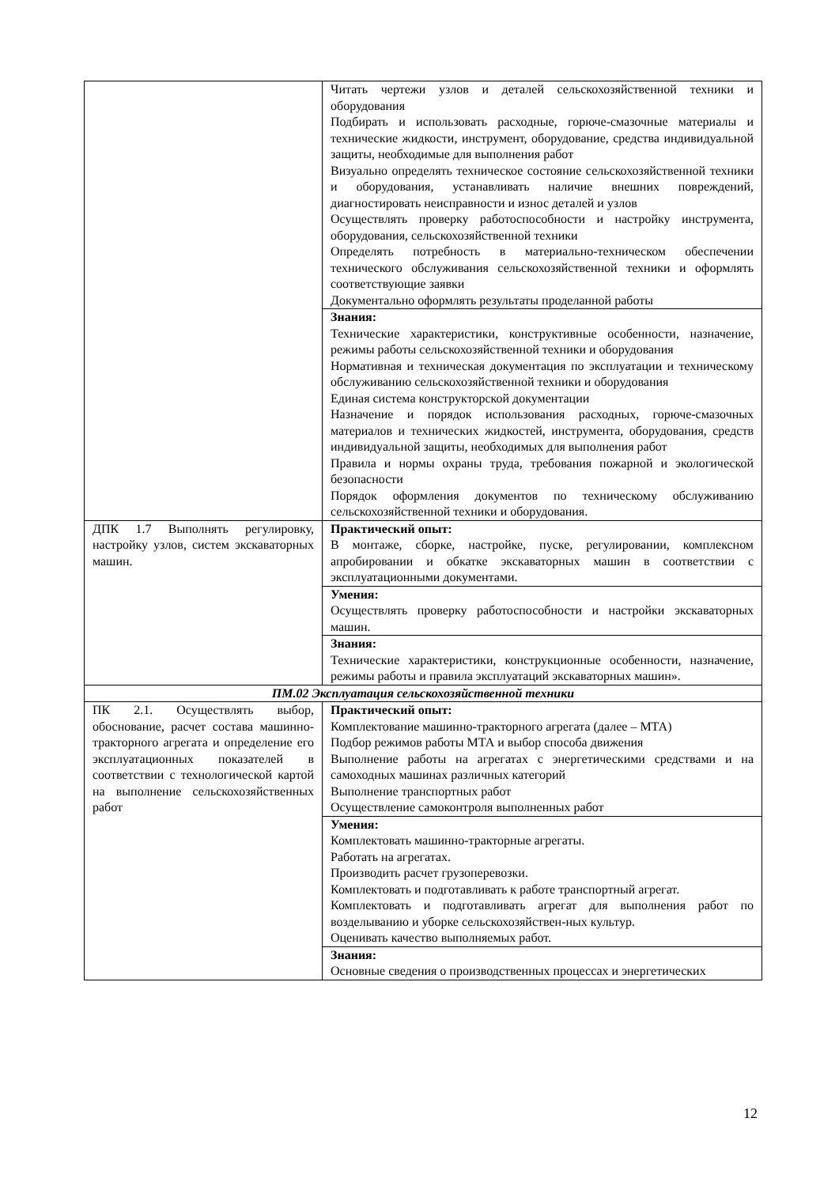| | Читать чертежи узлов и деталей сельскохозяйственной техники и оборудования Подбирать и использовать расходные, горюче-смазочные материалы и технические жидкости, инструмент, оборудование, средства индивидуальной защиты, необходимые для выполнения работ Визуально определять техническое состояние сельскохозяйственной техники и оборудования, устанавливать наличие внешних повреждений, диагностировать неисправности и износ деталей и узлов Осуществлять проверку работоспособности и настройку инструмента, оборудования, сельскохозяйственной техники Определять потребность в материально-техническом обеспечении технического обслуживания сельскохозяйственной техники и оформлять соответствующие заявки Документально оформлять результаты проделанной работы |
| | Знания: Технические характеристики, конструктивные особенности, назначение, режимы работы сельскохозяйственной техники и оборудования Нормативная и техническая документация по эксплуатации и техническому обслуживанию сельскохозяйственной техники и оборудования Единая система конструкторской документации Назначение и порядок использования расходных, горюче-смазочных материалов и технических жидкостей, инструмента, оборудования, средств индивидуальной защиты, необходимых для выполнения работ Правила и нормы охраны труда, требования пожарной и экологической безопасности Порядок оформления документов по техническому обслуживанию сельскохозяйственной техники и оборудования. |
| ДПК 1.7 Выполнять регулировку, настройку узлов, систем экскаваторных машин. | Практический опыт: В монтаже, сборке, настройке, пуске, регулировании, комплексном апробировании и обкатке экскаваторных машин в соответствии с эксплуатационными документами. |
| | Умения: Осуществлять проверку работоспособности и настройки экскаваторных машин. |
| | Знания: Технические характеристики, конструкционные особенности, назначение, режимы работы и правила эксплуатаций экскаваторных машин». |
| ПМ.02 Эксплуатация сельскохозяйственной техники | |
| ПК 2.1. Осуществлять выбор, обоснование, расчет состава машинно-тракторного агрегата и определение его эксплуатационных показателей в соответствии с технологической картой на выполнение сельскохозяйственных работ | Практический опыт: Комплектование машинно-тракторного агрегата (далее – МТА) Подбор режимов работы МТА и выбор способа движения Выполнение работы на агрегатах с энергетическими средствами и на самоходных машинах различных категорий Выполнение транспортных работ Осуществление самоконтроля выполненных работ |
| | Умения: Комплектовать машинно-тракторные агрегаты. Работать на агрегатах. Производить расчет грузоперевозки. Комплектовать и подготавливать к работе транспортный агрегат. Комплектовать и подготавливать агрегат для выполнения работ по возделыванию и уборке сельскохозяйствен-ных культур. Оценивать качество выполняемых работ. |
| | Знания: Основные сведения о производственных процессах и энергетических |
12